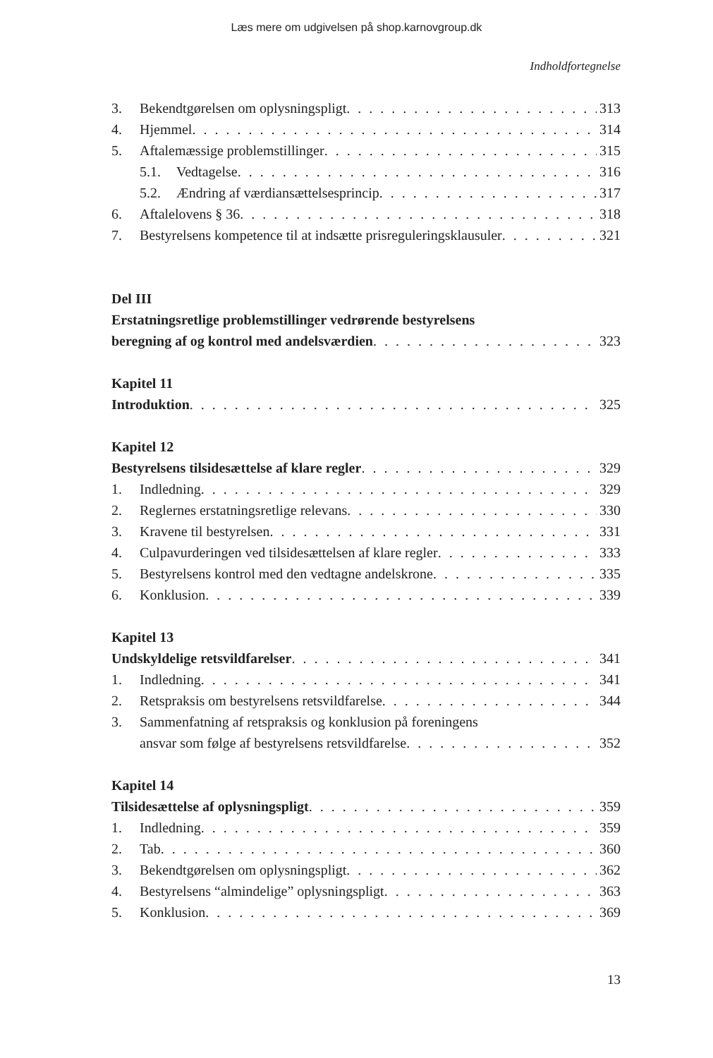Læs mere om udgivelsen på shop.karnovgroup.dk
Indholdfortegnelse
3. Bekendtgørelsen om oplysningspligt 313
4. Hjemmel 314
5. Aftalemæssige problemstillinger 315
5.1. Vedtagelse 316
5.2. Ændring af værdiansættelsesprincip 317
6. Aftalelovens § 36 318
7. Bestyrelsens kompetence til at indsætte prisreguleringsklausuler 321
Del III
Erstatningsretlige problemstillinger vedrørende bestyrelsens
beregning af og kontrol med andelsværdien 323
Kapitel 11
Introduktion 325
Kapitel 12
Bestyrelsens tilsidesættelse af klare regler 329
1. Indledning 329
2. Reglernes erstatningsretlige relevans 330
3. Kravene til bestyrelsen 331
4. Culpavurderingen ved tilsidesættelsen af klare regler 333
5. Bestyrelsens kontrol med den vedtagne andelskrone 335
6. Konklusion 339
Kapitel 13
Undskyldelige retsvildfarelser 341
1. Indledning 341
2. Retspraksis om bestyrelsens retsvildfarelse 344
3. Sammenfatning af retspraksis og konklusion på foreningens
ansvar som følge af bestyrelsens retsvildfarelse 352
Kapitel 14
Tilsidesættelse af oplysningspligt 359
1. Indledning 359
2. Tab 360
3. Bekendtgørelsen om oplysningspligt 362
4. Bestyrelsens “almindelige” oplysningspligt 363
5. Konklusion 369
13